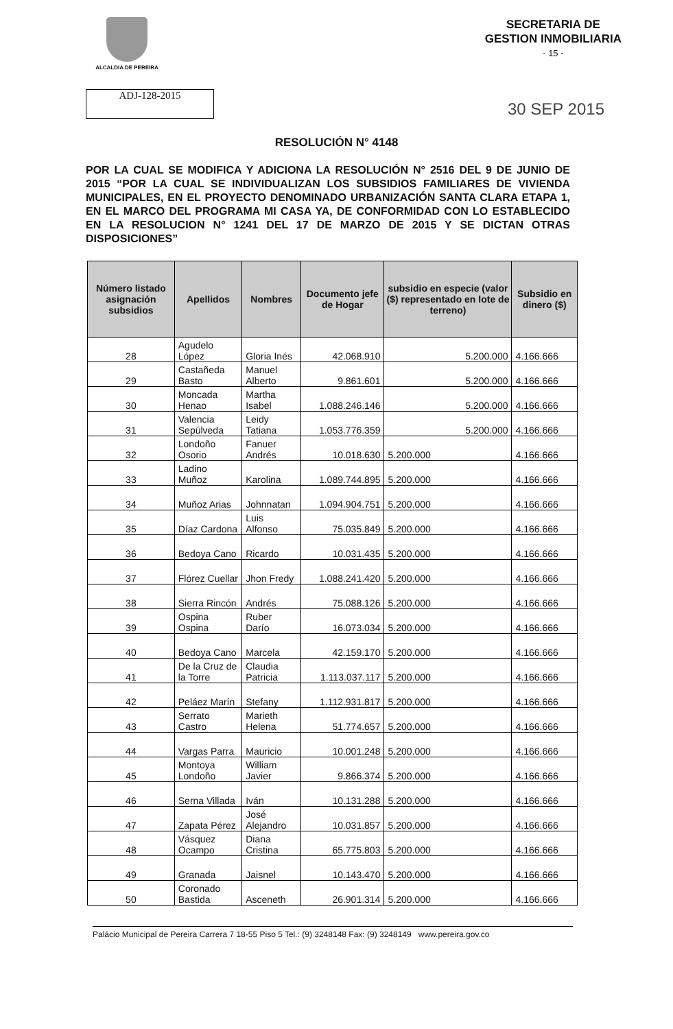ALCALDIA DE PEREIRA
SECRETARIA DE
GESTION INMOBILIARIA
- 15 -
ADJ-128-2015
30 SEP 2015
RESOLUCIÓN N° 4148
POR LA CUAL SE MODIFICA Y ADICIONA LA RESOLUCIÓN N° 2516 DEL 9 DE JUNIO DE 2015 “POR LA CUAL SE INDIVIDUALIZAN LOS SUBSIDIOS FAMILIARES DE VIVIENDA MUNICIPALES, EN EL PROYECTO DENOMINADO URBANIZACIÓN SANTA CLARA ETAPA 1, EN EL MARCO DEL PROGRAMA MI CASA YA, DE CONFORMIDAD CON LO ESTABLECIDO EN LA RESOLUCION N° 1241 DEL 17 DE MARZO DE 2015 Y SE DICTAN OTRAS DISPOSICIONES”
| Número listado asignación subsidios | Apellidos | Nombres | Documento jefe de Hogar | subsidio en especie (valor ($) representado en lote de terreno) | Subsidio en dinero ($) |
| --- | --- | --- | --- | --- | --- |
| 28 | Agudelo López | Gloria Inés | 42.068.910 | 5.200.000 | 4.166.666 |
| 29 | Castañeda Basto | Manuel Alberto | 9.861.601 | 5.200.000 | 4.166.666 |
| 30 | Moncada Henao | Martha Isabel | 1.088.246.146 | 5.200.000 | 4.166.666 |
| 31 | Valencia Sepúlveda | Leidy Tatiana | 1.053.776.359 | 5.200.000 | 4.166.666 |
| 32 | Londoño Osorio | Fanuer Andrés | 10.018.630 | 5.200.000 | 4.166.666 |
| 33 | Ladino Muñoz | Karolina | 1.089.744.895 | 5.200.000 | 4.166.666 |
| 34 | Muñoz Arias | Johnnatan | 1.094.904.751 | 5.200.000 | 4.166.666 |
| 35 | Díaz Cardona | Luis Alfonso | 75.035.849 | 5.200.000 | 4.166.666 |
| 36 | Bedoya Cano | Ricardo | 10.031.435 | 5.200.000 | 4.166.666 |
| 37 | Flórez Cuellar | Jhon Fredy | 1.088.241.420 | 5.200.000 | 4.166.666 |
| 38 | Sierra Rincón | Andrés | 75.088.126 | 5.200.000 | 4.166.666 |
| 39 | Ospina Ospina | Ruber Darío | 16.073.034 | 5.200.000 | 4.166.666 |
| 40 | Bedoya Cano | Marcela | 42.159.170 | 5.200.000 | 4.166.666 |
| 41 | De la Cruz de la Torre | Claudia Patricia | 1.113.037.117 | 5.200.000 | 4.166.666 |
| 42 | Peláez Marín | Stefany | 1.112.931.817 | 5.200.000 | 4.166.666 |
| 43 | Serrato Castro | Marieth Helena | 51.774.657 | 5.200.000 | 4.166.666 |
| 44 | Vargas Parra | Mauricio | 10.001.248 | 5.200.000 | 4.166.666 |
| 45 | Montoya Londoño | William Javier | 9.866.374 | 5.200.000 | 4.166.666 |
| 46 | Serna Villada | Iván | 10.131.288 | 5.200.000 | 4.166.666 |
| 47 | Zapata Pérez | José Alejandro | 10.031.857 | 5.200.000 | 4.166.666 |
| 48 | Vásquez Ocampo | Diana Cristina | 65.775.803 | 5.200.000 | 4.166.666 |
| 49 | Granada | Jaisnel | 10.143.470 | 5.200.000 | 4.166.666 |
| 50 | Coronado Bastida | Asceneth | 26.901.314 | 5.200.000 | 4.166.666 |
Palácio Municipal de Pereira Carrera 7 18-55 Piso 5 Tel.: (9) 3248148 Fax: (9) 3248149 www.pereira.gov.co